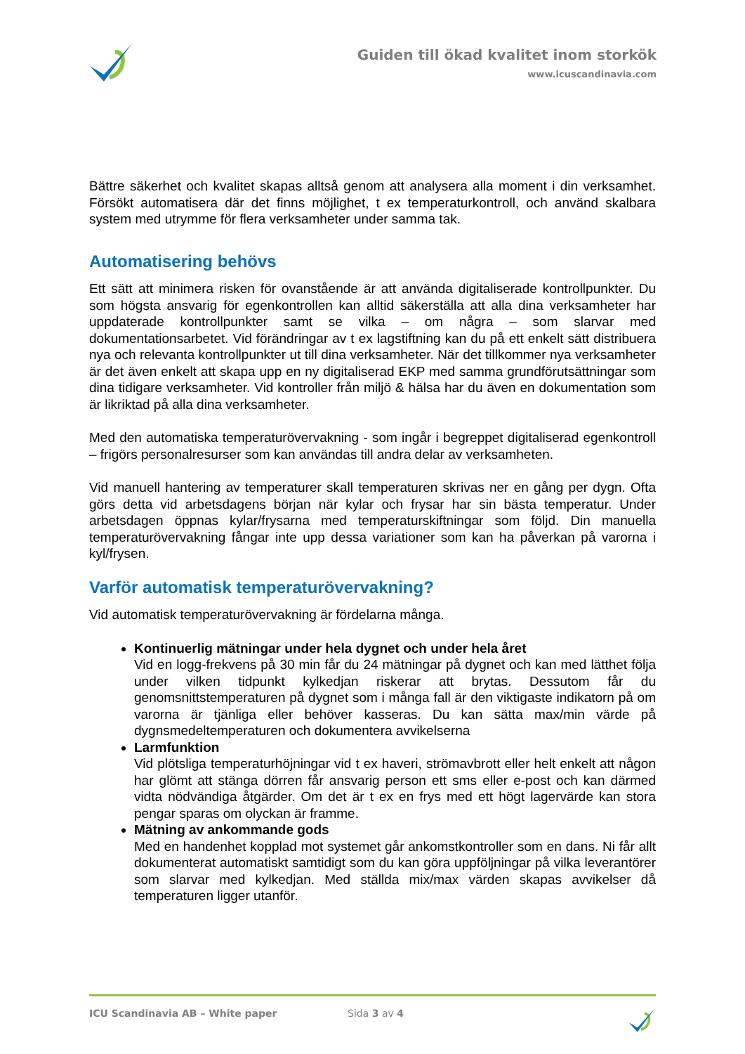Guiden till ökad kvalitet inom storkök
www.icuscandinavia.com
Bättre säkerhet och kvalitet skapas alltså genom att analysera alla moment i din verksamhet. Försökt automatisera där det finns möjlighet, t ex temperaturkontroll, och använd skalbara system med utrymme för flera verksamheter under samma tak.
Automatisering behövs
Ett sätt att minimera risken för ovanstående är att använda digitaliserade kontrollpunkter. Du som högsta ansvarig för egenkontrollen kan alltid säkerställa att alla dina verksamheter har uppdaterade kontrollpunkter samt se vilka – om några – som slarvar med dokumentationsarbetet. Vid förändringar av t ex lagstiftning kan du på ett enkelt sätt distribuera nya och relevanta kontrollpunkter ut till dina verksamheter. När det tillkommer nya verksamheter är det även enkelt att skapa upp en ny digitaliserad EKP med samma grundförutsättningar som dina tidigare verksamheter. Vid kontroller från miljö & hälsa har du även en dokumentation som är likriktad på alla dina verksamheter.
Med den automatiska temperaturövervakning - som ingår i begreppet digitaliserad egenkontroll – frigörs personalresurser som kan användas till andra delar av verksamheten.
Vid manuell hantering av temperaturer skall temperaturen skrivas ner en gång per dygn. Ofta görs detta vid arbetsdagens början när kylar och frysar har sin bästa temperatur. Under arbetsdagen öppnas kylar/frysarna med temperaturskiftningar som följd. Din manuella temperaturövervakning fångar inte upp dessa variationer som kan ha påverkan på varorna i kyl/frysen.
Varför automatisk temperaturövervakning?
Vid automatisk temperaturövervakning är fördelarna många.
Kontinuerlig mätningar under hela dygnet och under hela året
Vid en logg-frekvens på 30 min får du 24 mätningar på dygnet och kan med lätthet följa under vilken tidpunkt kylkedjan riskerar att brytas. Dessutom får du genomsnittstemperaturen på dygnet som i många fall är den viktigaste indikatorn på om varorna är tjänliga eller behöver kasseras. Du kan sätta max/min värde på dygnsmedeltemperaturen och dokumentera avvikelserna
Larmfunktion
Vid plötsliga temperaturhöjningar vid t ex haveri, strömavbrott eller helt enkelt att någon har glömt att stänga dörren får ansvarig person ett sms eller e-post och kan därmed vidta nödvändiga åtgärder. Om det är t ex en frys med ett högt lagervärde kan stora pengar sparas om olyckan är framme.
Mätning av ankommande gods
Med en handenhet kopplad mot systemet går ankomstkontroller som en dans. Ni får allt dokumenterat automatiskt samtidigt som du kan göra uppföljningar på vilka leverantörer som slarvar med kylkedjan. Med ställda mix/max värden skapas avvikelser då temperaturen ligger utanför.
ICU Scandinavia AB – White paper Sida 3 av 4